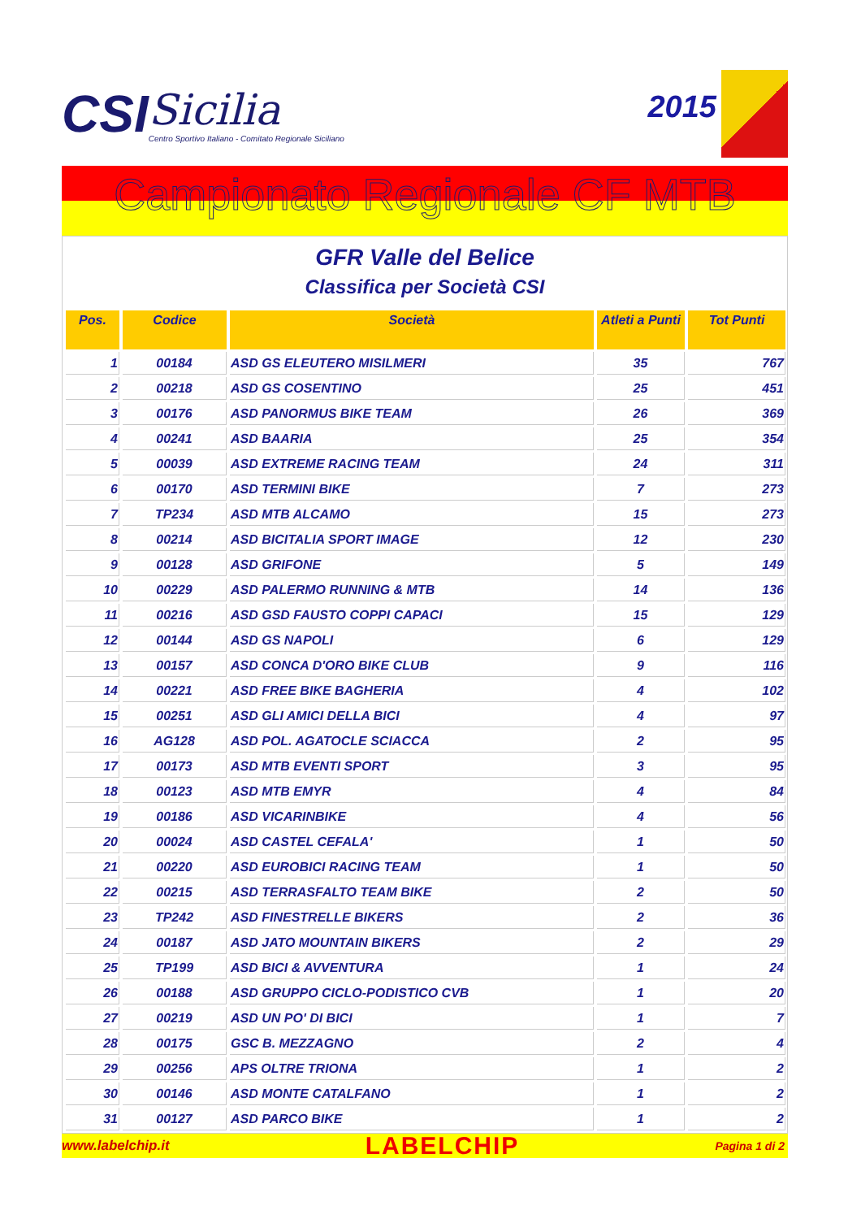CSI
Sicilia
Centro Sportivo Italiano - Comitato Regionale Siciliano
2015
Campionato Regionale CF MTB
GFR Valle del Belice
Classifica per Società CSI
| Pos. | Codice | Società | Atleti a Punti | Tot Punti |
| --- | --- | --- | --- | --- |
| 1 | 00184 | ASD GS ELEUTERO MISILMERI | 35 | 767 |
| 2 | 00218 | ASD GS COSENTINO | 25 | 451 |
| 3 | 00176 | ASD PANORMUS BIKE TEAM | 26 | 369 |
| 4 | 00241 | ASD BAARIA | 25 | 354 |
| 5 | 00039 | ASD EXTREME RACING TEAM | 24 | 311 |
| 6 | 00170 | ASD TERMINI BIKE | 7 | 273 |
| 7 | TP234 | ASD MTB ALCAMO | 15 | 273 |
| 8 | 00214 | ASD BICITALIA SPORT IMAGE | 12 | 230 |
| 9 | 00128 | ASD GRIFONE | 5 | 149 |
| 10 | 00229 | ASD PALERMO RUNNING & MTB | 14 | 136 |
| 11 | 00216 | ASD GSD FAUSTO COPPI CAPACI | 15 | 129 |
| 12 | 00144 | ASD GS NAPOLI | 6 | 129 |
| 13 | 00157 | ASD CONCA D'ORO BIKE CLUB | 9 | 116 |
| 14 | 00221 | ASD FREE BIKE BAGHERIA | 4 | 102 |
| 15 | 00251 | ASD GLI AMICI DELLA BICI | 4 | 97 |
| 16 | AG128 | ASD POL. AGATOCLE SCIACCA | 2 | 95 |
| 17 | 00173 | ASD MTB EVENTI SPORT | 3 | 95 |
| 18 | 00123 | ASD MTB EMYR | 4 | 84 |
| 19 | 00186 | ASD VICARINBIKE | 4 | 56 |
| 20 | 00024 | ASD CASTEL CEFALA' | 1 | 50 |
| 21 | 00220 | ASD EUROBICI RACING TEAM | 1 | 50 |
| 22 | 00215 | ASD TERRASFALTO TEAM BIKE | 2 | 50 |
| 23 | TP242 | ASD FINESTRELLE BIKERS | 2 | 36 |
| 24 | 00187 | ASD JATO MOUNTAIN BIKERS | 2 | 29 |
| 25 | TP199 | ASD BICI & AVVENTURA | 1 | 24 |
| 26 | 00188 | ASD GRUPPO CICLO-PODISTICO CVB | 1 | 20 |
| 27 | 00219 | ASD UN PO' DI BICI | 1 | 7 |
| 28 | 00175 | GSC B. MEZZAGNO | 2 | 4 |
| 29 | 00256 | APS OLTRE TRIONA | 1 | 2 |
| 30 | 00146 | ASD MONTE CATALFANO | 1 | 2 |
| 31 | 00127 | ASD PARCO BIKE | 1 | 2 |
www.labelchip.it LABELCHIP Pagina 1 di 2